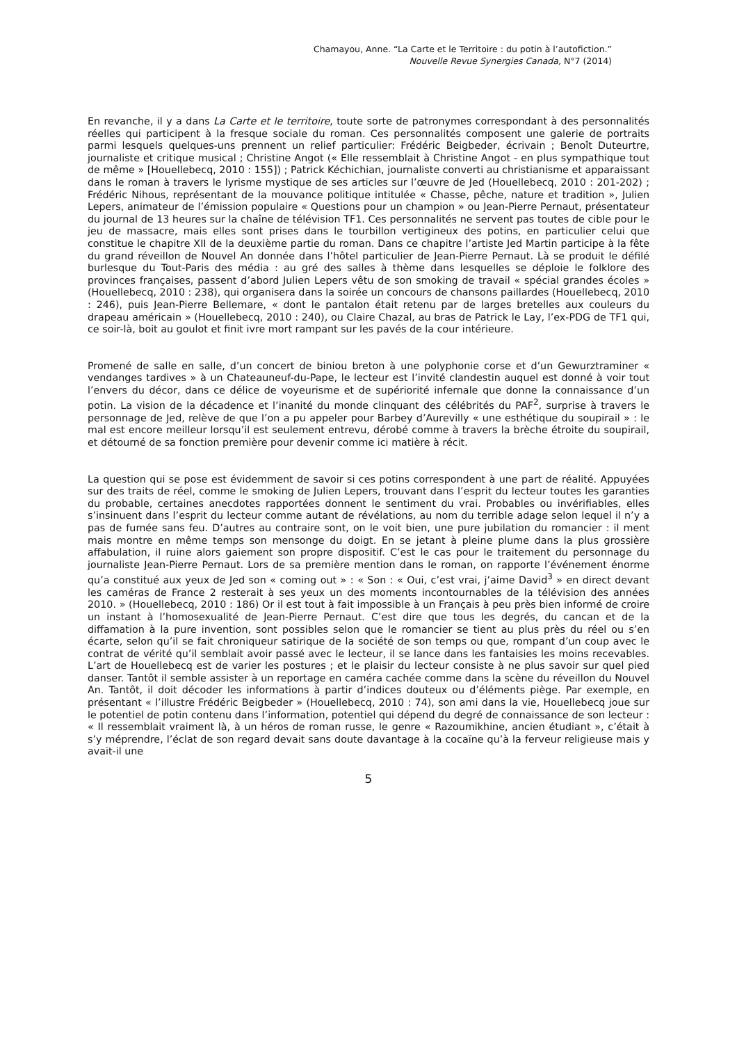Chamayou, Anne. “La Carte et le Territoire : du potin à l’autofiction.”
Nouvelle Revue Synergies Canada, N°7 (2014)
En revanche, il y a dans La Carte et le territoire, toute sorte de patronymes correspondant à des personnalités réelles qui participent à la fresque sociale du roman. Ces personnalités composent une galerie de portraits parmi lesquels quelques-uns prennent un relief particulier: Frédéric Beigbeder, écrivain ; Benoît Duteurtre, journaliste et critique musical ; Christine Angot (« Elle ressemblait à Christine Angot - en plus sympathique tout de même » [Houellebecq, 2010 : 155]) ; Patrick Kéchichian, journaliste converti au christianisme et apparaissant dans le roman à travers le lyrisme mystique de ses articles sur l’œuvre de Jed (Houellebecq, 2010 : 201-202) ; Frédéric Nihous, représentant de la mouvance politique intitulée « Chasse, pêche, nature et tradition », Julien Lepers, animateur de l’émission populaire « Questions pour un champion » ou Jean-Pierre Pernaut, présentateur du journal de 13 heures sur la chaîne de télévision TF1. Ces personnalités ne servent pas toutes de cible pour le jeu de massacre, mais elles sont prises dans le tourbillon vertigineux des potins, en particulier celui que constitue le chapitre XII de la deuxième partie du roman. Dans ce chapitre l’artiste Jed Martin participe à la fête du grand réveillon de Nouvel An donnée dans l’hôtel particulier de Jean-Pierre Pernaut. Là se produit le défilé burlesque du Tout-Paris des média : au gré des salles à thème dans lesquelles se déploie le folklore des provinces françaises, passent d’abord Julien Lepers vêtu de son smoking de travail « spécial grandes écoles » (Houellebecq, 2010 : 238), qui organisera dans la soirée un concours de chansons paillardes (Houellebecq, 2010 : 246), puis Jean-Pierre Bellemare, « dont le pantalon était retenu par de larges bretelles aux couleurs du drapeau américain » (Houellebecq, 2010 : 240), ou Claire Chazal, au bras de Patrick le Lay, l’ex-PDG de TF1 qui, ce soir-là, boit au goulot et finit ivre mort rampant sur les pavés de la cour intérieure.
Promené de salle en salle, d’un concert de biniou breton à une polyphonie corse et d’un Gewurztraminer « vendanges tardives » à un Chateauneuf-du-Pape, le lecteur est l’invité clandestin auquel est donné à voir tout l’envers du décor, dans ce délice de voyeurisme et de supériorité infernale que donne la connaissance d’un potin. La vision de la décadence et l’inanité du monde clinquant des célébrités du PAF<sup>2</sup>, surprise à travers le personnage de Jed, relève de que l’on a pu appeler pour Barbey d’Aurevilly « une esthétique du soupirail » : le mal est encore meilleur lorsqu’il est seulement entrevu, dérobé comme à travers la brèche étroite du soupirail, et détourné de sa fonction première pour devenir comme ici matière à récit.
La question qui se pose est évidemment de savoir si ces potins correspondent à une part de réalité. Appuyées sur des traits de réel, comme le smoking de Julien Lepers, trouvant dans l’esprit du lecteur toutes les garanties du probable, certaines anecdotes rapportées donnent le sentiment du vrai. Probables ou invérifiables, elles s’insinuent dans l’esprit du lecteur comme autant de révélations, au nom du terrible adage selon lequel il n’y a pas de fumée sans feu. D’autres au contraire sont, on le voit bien, une pure jubilation du romancier : il ment mais montre en même temps son mensonge du doigt. En se jetant à pleine plume dans la plus grossière affabulation, il ruine alors gaiement son propre dispositif. C’est le cas pour le traitement du personnage du journaliste Jean-Pierre Pernaut. Lors de sa première mention dans le roman, on rapporte l’événement énorme qu’a constitué aux yeux de Jed son « coming out » : « Son : « Oui, c’est vrai, j’aime David<sup>3</sup> » en direct devant les caméras de France 2 resterait à ses yeux un des moments incontournables de la télévision des années 2010. » (Houellebecq, 2010 : 186) Or il est tout à fait impossible à un Français à peu près bien informé de croire un instant à l’homosexualité de Jean-Pierre Pernaut. C’est dire que tous les degrés, du cancan et de la diffamation à la pure invention, sont possibles selon que le romancier se tient au plus près du réel ou s’en écarte, selon qu’il se fait chroniqueur satirique de la société de son temps ou que, rompant d’un coup avec le contrat de vérité qu’il semblait avoir passé avec le lecteur, il se lance dans les fantaisies les moins recevables. L’art de Houellebecq est de varier les postures ; et le plaisir du lecteur consiste à ne plus savoir sur quel pied danser. Tantôt il semble assister à un reportage en caméra cachée comme dans la scène du réveillon du Nouvel An. Tantôt, il doit décoder les informations à partir d’indices douteux ou d’éléments piège. Par exemple, en présentant « l’illustre Frédéric Beigbeder » (Houellebecq, 2010 : 74), son ami dans la vie, Houellebecq joue sur le potentiel de potin contenu dans l’information, potentiel qui dépend du degré de connaissance de son lecteur : « Il ressemblait vraiment là, à un héros de roman russe, le genre « Razoumikhine, ancien étudiant », c’était à s’y méprendre, l’éclat de son regard devait sans doute davantage à la cocaïne qu’à la ferveur religieuse mais y avait-il une
5